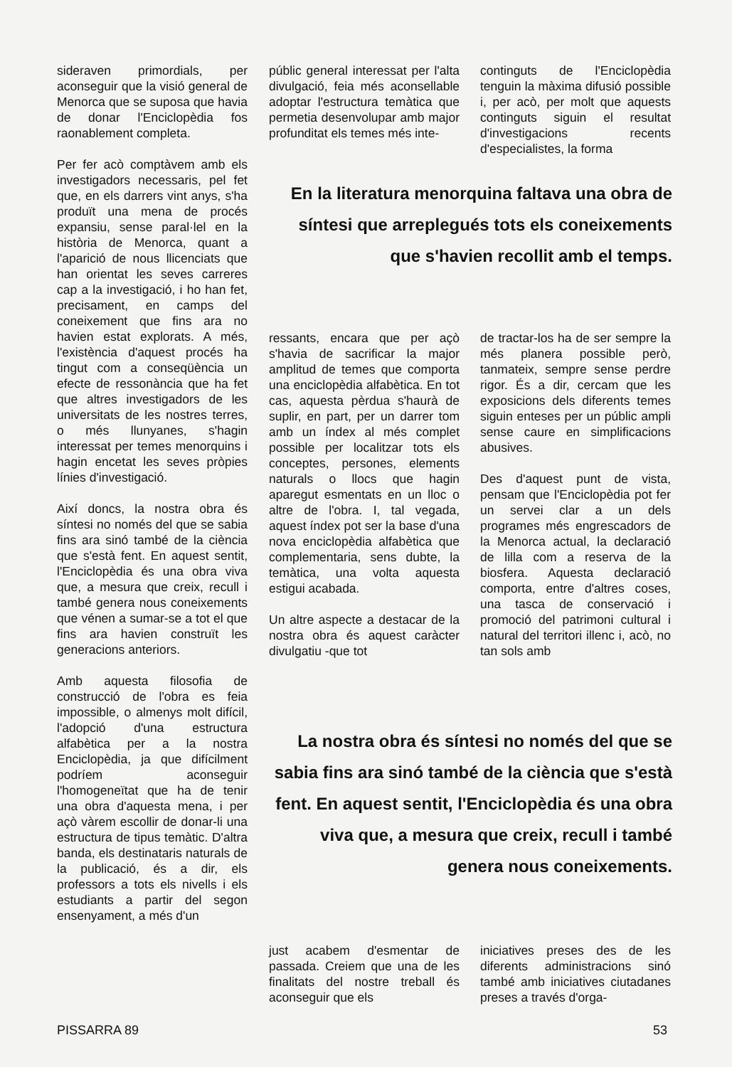sideraven primordials, per aconseguir que la visió general de Menorca que se suposa que havia de donar l'Enciclopèdia fos raonablement completa.
Per fer acò comptàvem amb els investigadors necessaris, pel fet que, en els darrers vint anys, s'ha produït una mena de procés expansiu, sense paral·lel en la història de Menorca, quant a l'aparició de nous llicenciats que han orientat les seves carreres cap a la investigació, i ho han fet, precisament, en camps del coneixement que fins ara no havien estat explorats. A més, l'existència d'aquest procés ha tingut com a conseqüència un efecte de ressonància que ha fet que altres investigadors de les universitats de les nostres terres, o més llunyanes, s'hagin interessat per temes menorquins i hagin encetat les seves pròpies línies d'investigació.
Així doncs, la nostra obra és síntesi no només del que se sabia fins ara sinó també de la ciència que s'està fent. En aquest sentit, l'Enciclopèdia és una obra viva que, a mesura que creix, recull i també genera nous coneixements que vénen a sumar-se a tot el que fins ara havien construït les generacions anteriors.
Amb aquesta filosofia de construcció de l'obra es feia impossible, o almenys molt difícil, l'adopció d'una estructura alfabètica per a la nostra Enciclopèdia, ja que difícilment podríem aconseguir l'homogeneïtat que ha de tenir una obra d'aquesta mena, i per açò vàrem escollir de donar-li una estructura de tipus temàtic. D'altra banda, els destinataris naturals de la publicació, és a dir, els professors a tots els nivells i els estudiants a partir del segon ensenyament, a més d'un
públic general interessat per l'alta divulgació, feia més aconsellable adoptar l'estructura temàtica que permetia desenvolupar amb major profunditat els temes més inte-
continguts de l'Enciclopèdia tenguin la màxima difusió possible i, per acò, per molt que aquests continguts siguin el resultat d'investigacions recents d'especialistes, la forma
En la literatura menorquina faltava una obra de síntesi que arreplegués tots els coneixements que s'havien recollit amb el temps.
ressants, encara que per açò s'havia de sacrificar la major amplitud de temes que comporta una enciclopèdia alfabètica. En tot cas, aquesta pèrdua s'haurà de suplir, en part, per un darrer tom amb un índex al més complet possible per localitzar tots els conceptes, persones, elements naturals o llocs que hagin aparegut esmentats en un lloc o altre de l'obra. I, tal vegada, aquest índex pot ser la base d'una nova enciclopèdia alfabètica que complementaria, sens dubte, la temàtica, una volta aquesta estigui acabada.
Un altre aspecte a destacar de la nostra obra és aquest caràcter divulgatiu -que tot
de tractar-los ha de ser sempre la més planera possible però, tanmateix, sempre sense perdre rigor. És a dir, cercam que les exposicions dels diferents temes siguin enteses per un públic ampli sense caure en simplificacions abusives.
Des d'aquest punt de vista, pensam que l'Enciclopèdia pot fer un servei clar a un dels programes més engrescadors de la Menorca actual, la declaració de lilla com a reserva de la biosfera. Aquesta declaració comporta, entre d'altres coses, una tasca de conservació i promoció del patrimoni cultural i natural del territori illenc i, acò, no tan sols amb
La nostra obra és síntesi no només del que se sabia fins ara sinó també de la ciència que s'està fent. En aquest sentit, l'Enciclopèdia és una obra viva que, a mesura que creix, recull i també genera nous coneixements.
just acabem d'esmentar de passada. Creiem que una de les finalitats del nostre treball és aconseguir que els
iniciatives preses des de les diferents administracions sinó també amb iniciatives ciutadanes preses a través d'orga-
PISSARRA 89 53